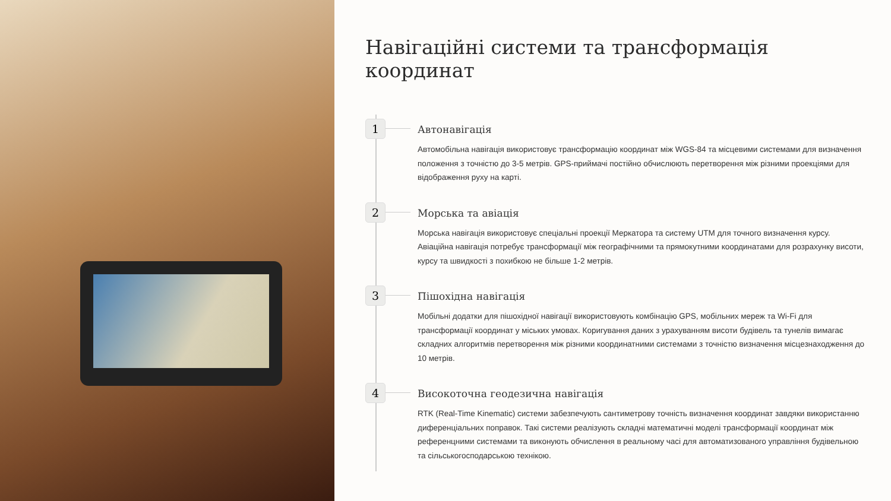Навігаційні системи та трансформація координат
1
Автонавігація
Автомобільна навігація використовує трансформацію координат між WGS-84 та місцевими системами для визначення положення з точністю до 3-5 метрів. GPS-приймачі постійно обчислюють перетворення між різними проекціями для відображення руху на карті.
2
Морська та авіація
Морська навігація використовує спеціальні проекції Меркатора та систему UTM для точного визначення курсу. Авіаційна навігація потребує трансформації між географічними та прямокутними координатами для розрахунку висоти, курсу та швидкості з похибкою не більше 1-2 метрів.
3
Пішохідна навігація
Мобільні додатки для пішохідної навігації використовують комбінацію GPS, мобільних мереж та Wi-Fi для трансформації координат у міських умовах. Коригування даних з урахуванням висоти будівель та тунелів вимагає складних алгоритмів перетворення між різними координатними системами з точністю визначення місцезнаходження до 10 метрів.
4
Високоточна геодезична навігація
RTK (Real-Time Kinematic) системи забезпечують сантиметрову точність визначення координат завдяки використанню диференціальних поправок. Такі системи реалізують складні математичні моделі трансформації координат між референцними системами та виконують обчислення в реальному часі для автоматизованого управління будівельною та сільськогосподарською технікою.